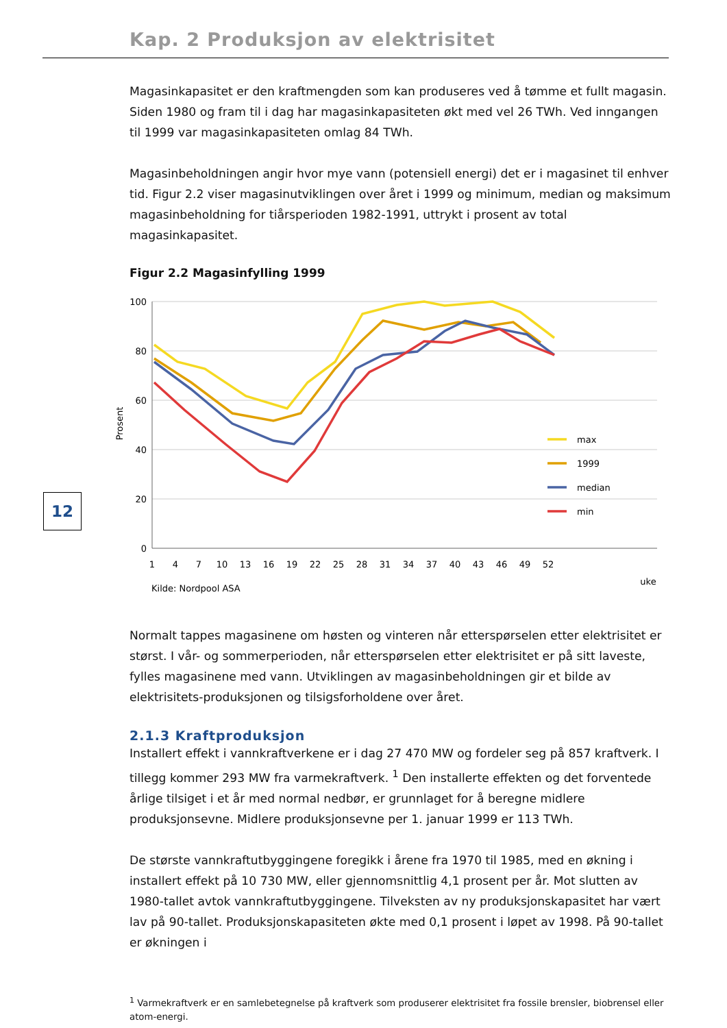Kap. 2 Produksjon av elektrisitet
12
Magasinkapasitet er den kraftmengden som kan produseres ved å tømme et fullt magasin. Siden 1980 og fram til i dag har magasinkapasiteten økt med vel 26 TWh. Ved inngangen til 1999 var magasinkapasiteten omlag 84 TWh.
Magasinbeholdningen angir hvor mye vann (potensiell energi) det er i magasinet til enhver tid. Figur 2.2 viser magasinutviklingen over året i 1999 og minimum, median og maksimum magasinbeholdning for tiårsperioden 1982-1991, uttrykt i prosent av total magasinkapasitet.
Figur 2.2 Magasinfylling 1999
100
80
60
40
20
0
Prosent
1
4
7
10
13
16
19
22
25
28
31
34
37
40
43
46
49
52
uke
Kilde: Nordpool ASA
max
1999
median
min
Normalt tappes magasinene om høsten og vinteren når etterspørselen etter elektrisitet er størst. I vår- og sommerperioden, når etterspørselen etter elektrisitet er på sitt laveste, fylles magasinene med vann. Utviklingen av magasinbeholdningen gir et bilde av elektrisitets-produksjonen og tilsigsforholdene over året.
2.1.3 Kraftproduksjon
Installert effekt i vannkraftverkene er i dag 27 470 MW og fordeler seg på 857 kraftverk. I tillegg kommer 293 MW fra varmekraftverk. <sup>1</sup> Den installerte effekten og det forventede årlige tilsiget i et år med normal nedbør, er grunnlaget for å beregne midlere produksjonsevne. Midlere produksjonsevne per 1. januar 1999 er 113 TWh.
De største vannkraftutbyggingene foregikk i årene fra 1970 til 1985, med en økning i installert effekt på 10 730 MW, eller gjennomsnittlig 4,1 prosent per år. Mot slutten av 1980-tallet avtok vannkraftutbyggingene. Tilveksten av ny produksjonskapasitet har vært lav på 90-tallet. Produksjonskapasiteten økte med 0,1 prosent i løpet av 1998. På 90-tallet er økningen i
<sup>1</sup> Varmekraftverk er en samlebetegnelse på kraftverk som produserer elektrisitet fra fossile brensler, biobrensel eller atom-energi.